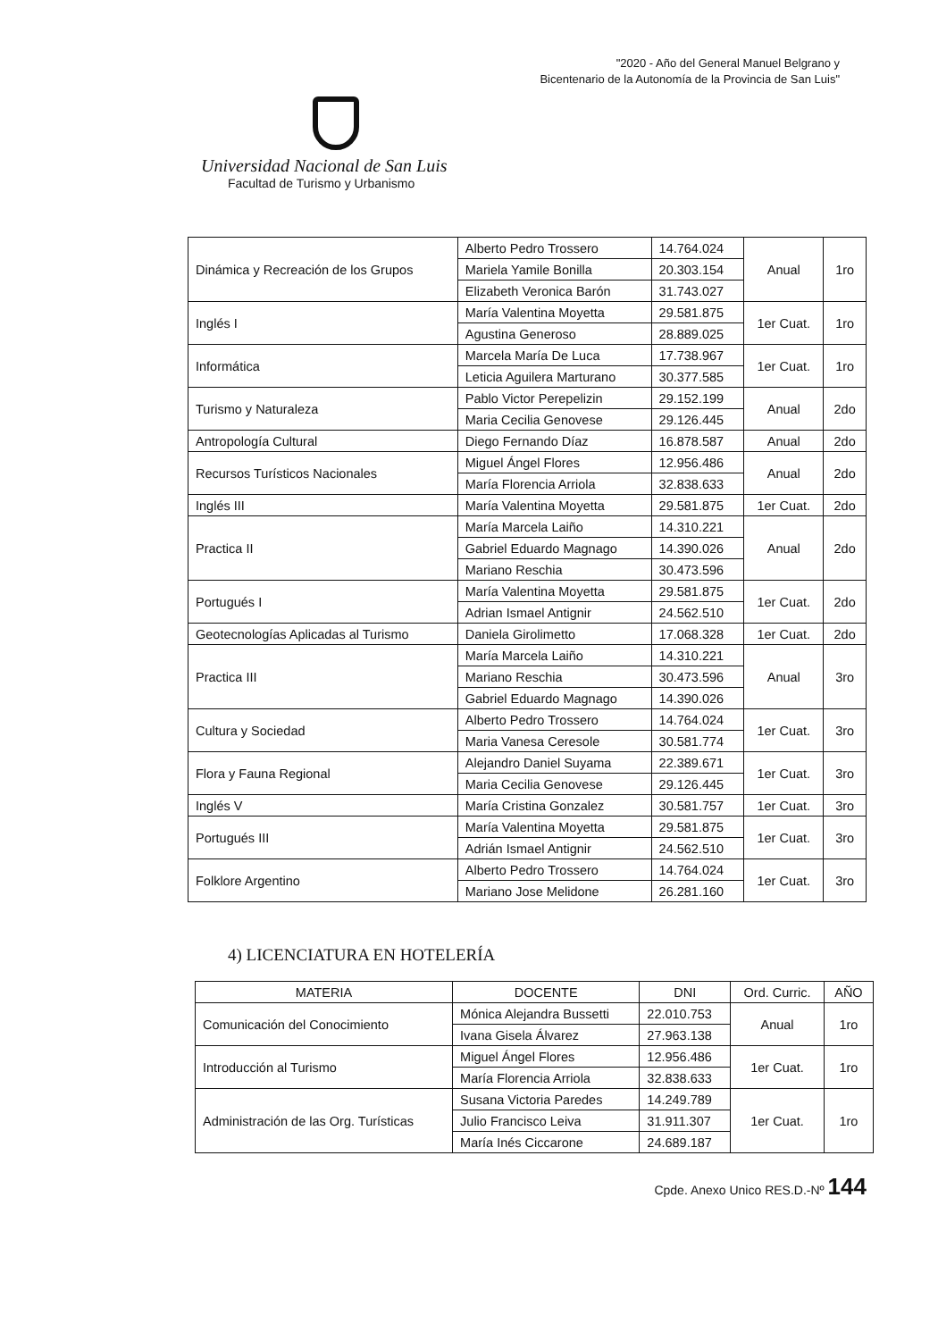"2020 - Año del General Manuel Belgrano y
Bicentenario de la Autonomía de la Provincia de San Luis"
Universidad Nacional de San Luis
Facultad de Turismo y Urbanismo
| Dinámica y Recreación de los Grupos | Alberto Pedro Trossero | 14.764.024 | Anual | 1ro |
| | Mariela Yamile Bonilla | 20.303.154 | | |
| | Elizabeth Veronica Barón | 31.743.027 | | |
| Inglés I | María Valentina Moyetta | 29.581.875 | 1er Cuat. | 1ro |
| | Agustina Generoso | 28.889.025 | | |
| Informática | Marcela María De Luca | 17.738.967 | 1er Cuat. | 1ro |
| | Leticia Aguilera Marturano | 30.377.585 | | |
| Turismo y Naturaleza | Pablo Victor Perepelizin | 29.152.199 | Anual | 2do |
| | Maria Cecilia Genovese | 29.126.445 | | |
| Antropología Cultural | Diego Fernando Díaz | 16.878.587 | Anual | 2do |
| Recursos Turísticos Nacionales | Miguel Ángel Flores | 12.956.486 | Anual | 2do |
| | María Florencia Arriola | 32.838.633 | | |
| Inglés III | María Valentina Moyetta | 29.581.875 | 1er Cuat. | 2do |
| Practica II | María Marcela Laiño | 14.310.221 | Anual | 2do |
| | Gabriel Eduardo Magnago | 14.390.026 | | |
| | Mariano Reschia | 30.473.596 | | |
| Portugués I | María Valentina Moyetta | 29.581.875 | 1er Cuat. | 2do |
| | Adrian Ismael Antignir | 24.562.510 | | |
| Geotecnologías Aplicadas al Turismo | Daniela Girolimetto | 17.068.328 | 1er Cuat. | 2do |
| Practica III | María Marcela Laiño | 14.310.221 | Anual | 3ro |
| | Mariano Reschia | 30.473.596 | | |
| | Gabriel Eduardo Magnago | 14.390.026 | | |
| Cultura y Sociedad | Alberto Pedro Trossero | 14.764.024 | 1er Cuat. | 3ro |
| | Maria Vanesa Ceresole | 30.581.774 | | |
| Flora y Fauna Regional | Alejandro Daniel Suyama | 22.389.671 | 1er Cuat. | 3ro |
| | Maria Cecilia Genovese | 29.126.445 | | |
| Inglés V | María Cristina Gonzalez | 30.581.757 | 1er Cuat. | 3ro |
| Portugués III | María Valentina Moyetta | 29.581.875 | 1er Cuat. | 3ro |
| | Adrián Ismael Antignir | 24.562.510 | | |
| Folklore Argentino | Alberto Pedro Trossero | 14.764.024 | 1er Cuat. | 3ro |
| | Mariano Jose Melidone | 26.281.160 | | |
4) LICENCIATURA EN HOTELERÍA
| MATERIA | DOCENTE | DNI | Ord. Curric. | AÑO |
| --- | --- | --- | --- | --- |
| Comunicación del Conocimiento | Mónica Alejandra Bussetti | 22.010.753 | Anual | 1ro |
| | Ivana Gisela Álvarez | 27.963.138 | | |
| Introducción al Turismo | Miguel Ángel Flores | 12.956.486 | 1er Cuat. | 1ro |
| | María Florencia Arriola | 32.838.633 | | |
| Administración de las Org. Turísticas | Susana Victoria Paredes | 14.249.789 | 1er Cuat. | 1ro |
| | Julio Francisco Leiva | 31.911.307 | | |
| | María Inés Ciccarone | 24.689.187 | | |
Cpde. Anexo Unico RES.D.-Nº 144